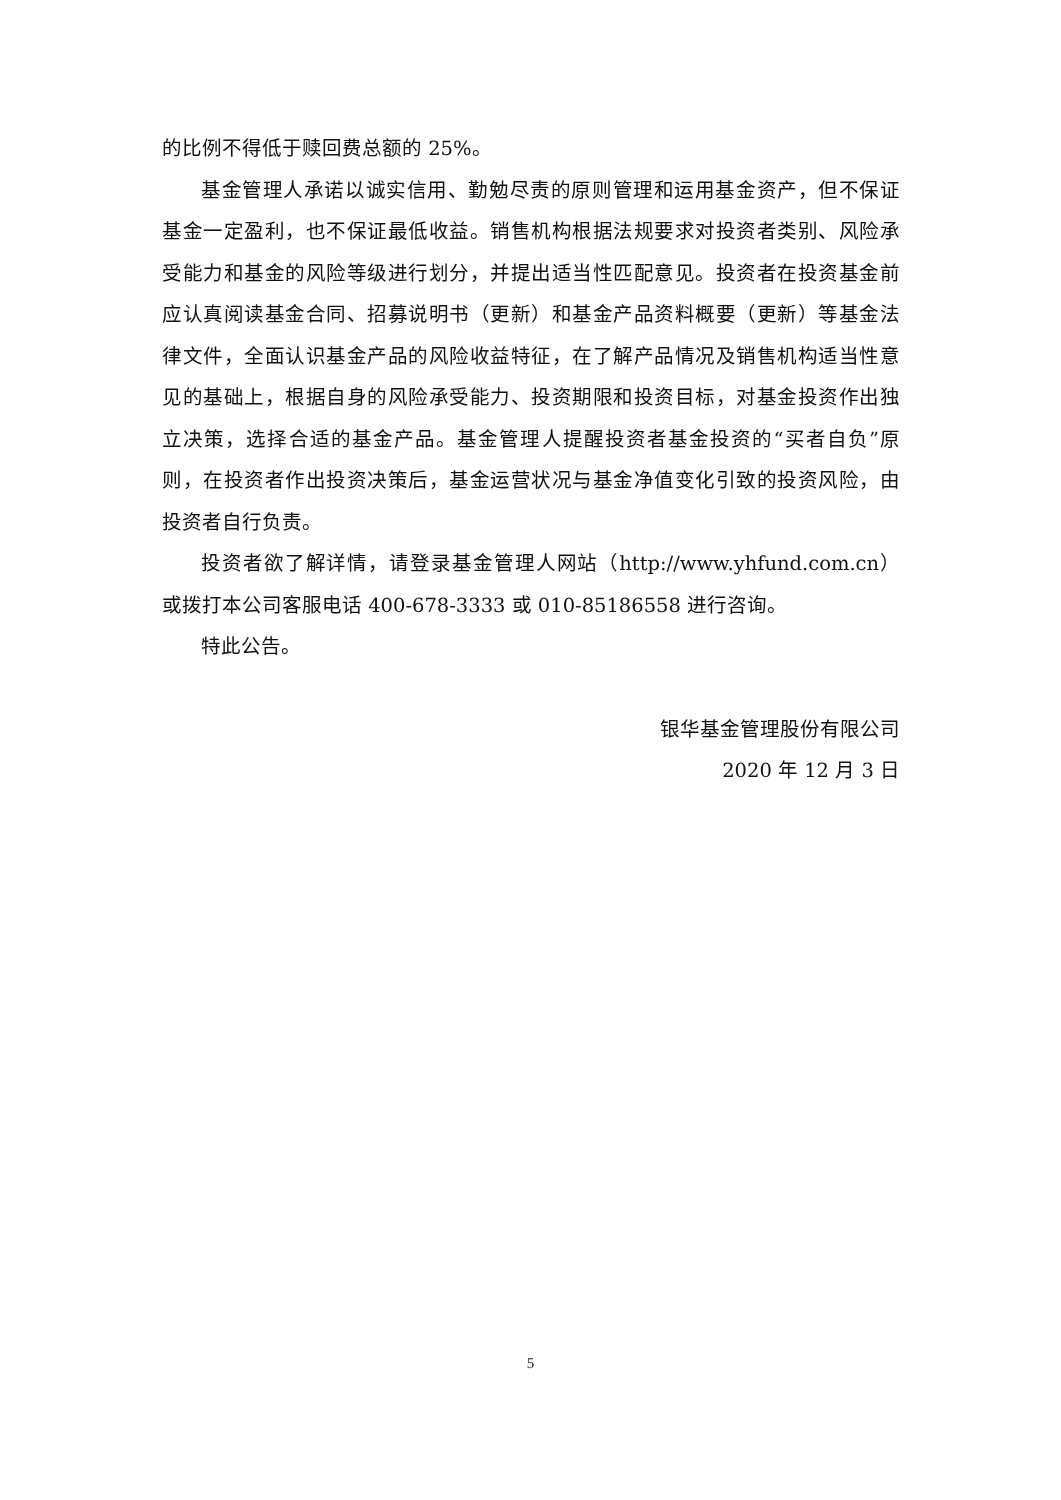的比例不得低于赎回费总额的 25%。
基金管理人承诺以诚实信用、勤勉尽责的原则管理和运用基金资产，但不保证基金一定盈利，也不保证最低收益。销售机构根据法规要求对投资者类别、风险承受能力和基金的风险等级进行划分，并提出适当性匹配意见。投资者在投资基金前应认真阅读基金合同、招募说明书（更新）和基金产品资料概要（更新）等基金法律文件，全面认识基金产品的风险收益特征，在了解产品情况及销售机构适当性意见的基础上，根据自身的风险承受能力、投资期限和投资目标，对基金投资作出独立决策，选择合适的基金产品。基金管理人提醒投资者基金投资的“买者自负”原则，在投资者作出投资决策后，基金运营状况与基金净值变化引致的投资风险，由投资者自行负责。
投资者欲了解详情，请登录基金管理人网站（http://www.yhfund.com.cn）或拨打本公司客服电话 400-678-3333 或 010-85186558 进行咨询。
特此公告。
银华基金管理股份有限公司
2020 年 12 月 3 日
5